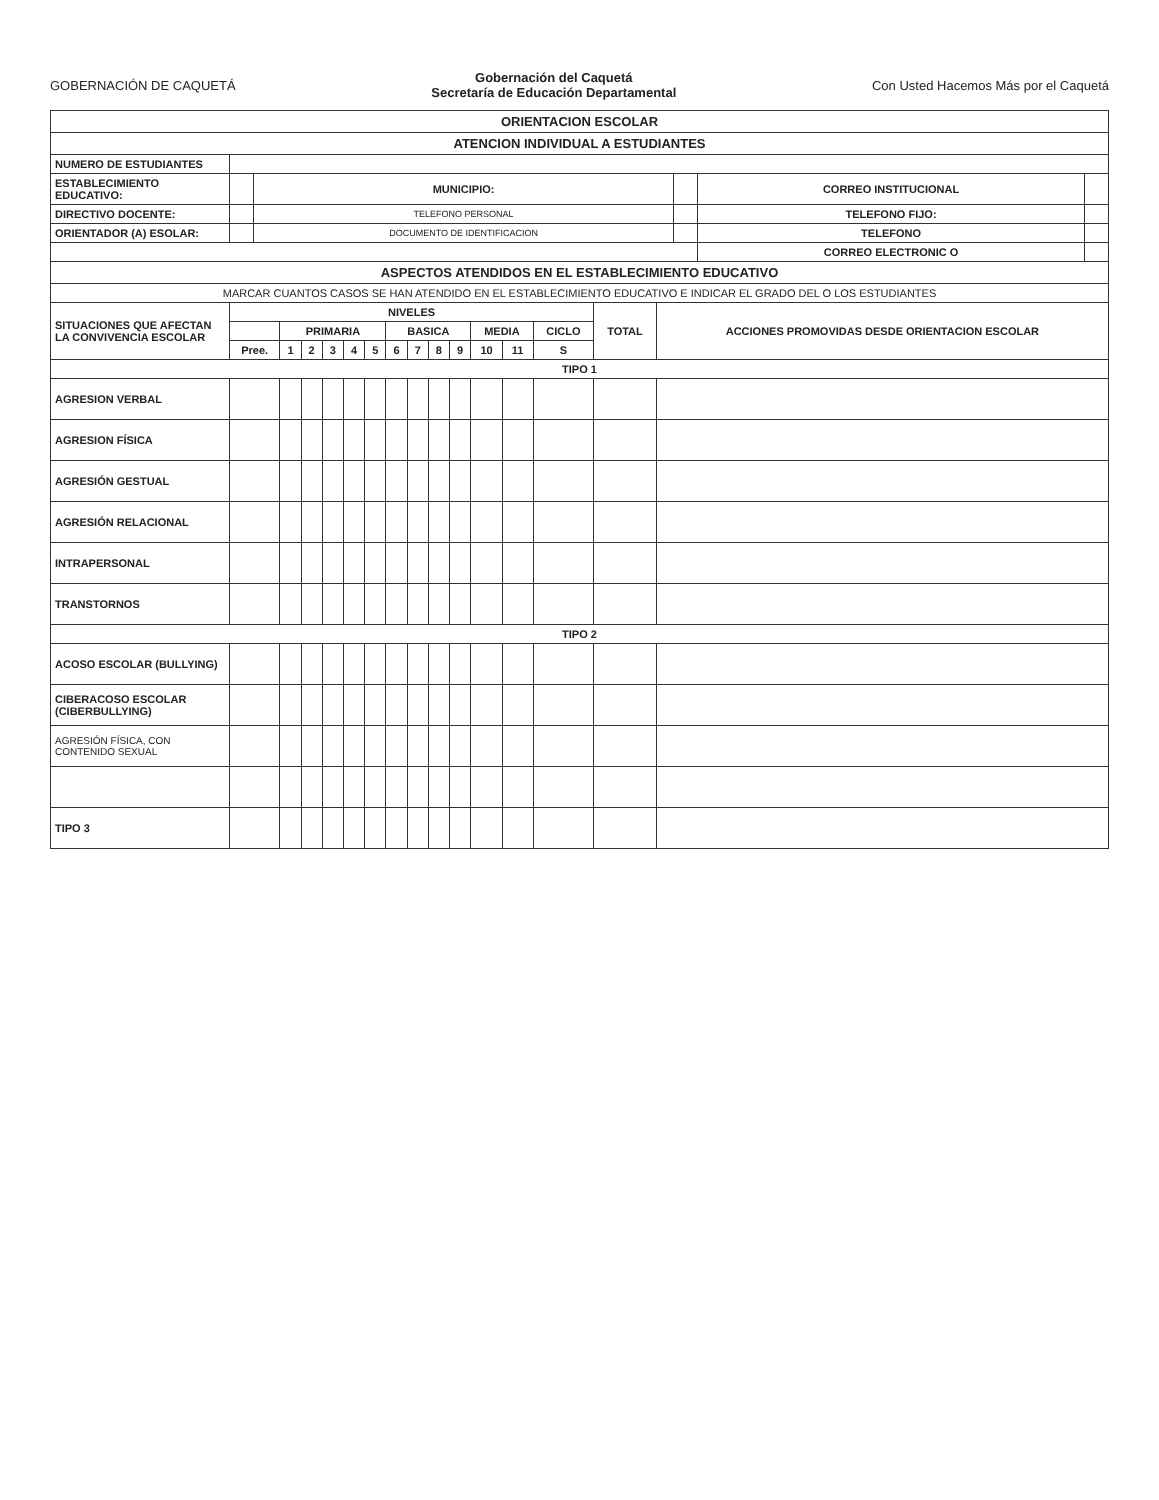GOBERNACIÓN DE CAQUETÁ
Gobernación del Caquetá
Secretaría de Educación Departamental
Con Usted Hacemos Más por el Caquetá
| ORIENTACION ESCOLAR | | | | | |
| ATENCION INDIVIDUAL A ESTUDIANTES | | | | | |
| NUMERO DE ESTUDIANTES | | | | | |
| ESTABLECIMIENTO EDUCATIVO: | | MUNICIPIO: | | CORREO INSTITUCIONAL | |
| DIRECTIVO DOCENTE: | | TELEFONO PERSONAL | | TELEFONO FIJO: | |
| ORIENTADOR (A) ESOLAR: | | DOCUMENTO DE IDENTIFICACION | | TELEFONO | |
| | | | | CORREO ELECTRONIC O | |
| ASPECTOS ATENDIDOS EN EL ESTABLECIMIENTO EDUCATIVO | | | | | |
| MARCAR CUANTOS CASOS SE HAN ATENDIDO EN EL ESTABLECIMIENTO EDUCATIVO E INDICAR EL GRADO DEL O LOS ESTUDIANTES | | | | | |
| SITUACIONES QUE AFECTAN LA CONVIVENCIA ESCOLAR | NIVELES | | | | | | | | | | | | | TOTAL | ACCIONES PROMOVIDAS DESDE ORIENTACION ESCOLAR |
| --- | --- | --- | --- | --- | --- | --- | --- | --- | --- | --- | --- | --- | --- | --- | --- |
| | | PRIMARIA | | | | | BASICA | | | | MEDIA | | CICLO | | |
| | Pree. | 1 | 2 | 3 | 4 | 5 | 6 | 7 | 8 | 9 | 10 | 11 | S | | |
| TIPO 1 | | | | | | | | | | | | | | | |
| AGRESION VERBAL | | | | | | | | | | | | | | | |
| AGRESION FÍSICA | | | | | | | | | | | | | | | |
| AGRESIÓN GESTUAL | | | | | | | | | | | | | | | |
| AGRESIÓN RELACIONAL | | | | | | | | | | | | | | | |
| INTRAPERSONAL | | | | | | | | | | | | | | | |
| TRANSTORNOS | | | | | | | | | | | | | | | |
| TIPO 2 | | | | | | | | | | | | | | | |
| ACOSO ESCOLAR (BULLYING) | | | | | | | | | | | | | | | |
| CIBERACOSO ESCOLAR (CIBERBULLYING) | | | | | | | | | | | | | | | |
| AGRESIÓN FÍSICA, CON CONTENIDO SEXUAL | | | | | | | | | | | | | | | |
| TIPO 3 | | | | | | | | | | | | | | | |